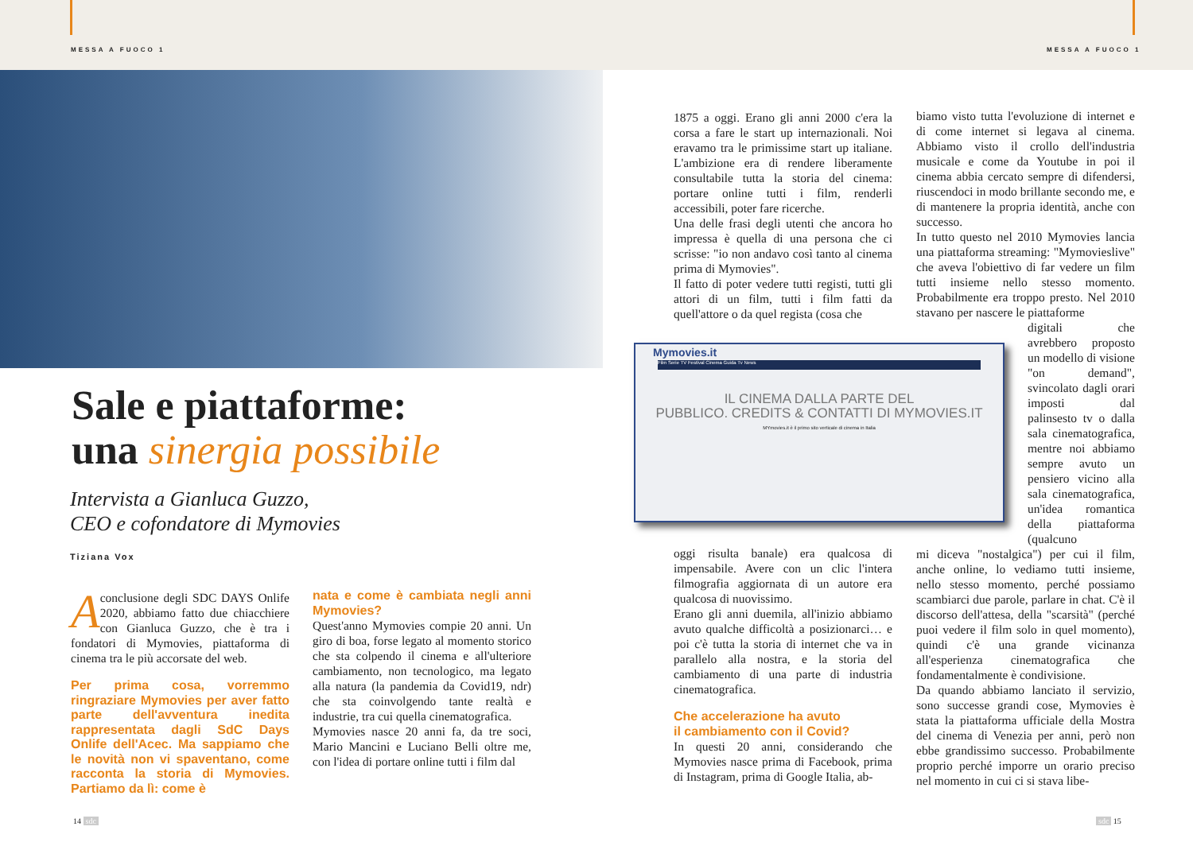MESSA A FUOCO 1 MESSA A FUOCO 1
Sale e piattaforme:
una sinergia possibile
Intervista a Gianluca Guzzo,
CEO e cofondatore di Mymovies
Tiziana Vox
A conclusione degli SDC DAYS Onlife 2020, abbiamo fatto due chiacchiere con Gianluca Guzzo, che è tra i fondatori di Mymovies, piattaforma di cinema tra le più accorsate del web.
Per prima cosa, vorremmo ringraziare Mymovies per aver fatto parte dell'avventura inedita rappresentata dagli SdC Days Onlife dell'Acec. Ma sappiamo che le novità non vi spaventano, come racconta la storia di Mymovies. Partiamo da lì: come è
nata e come è cambiata negli anni Mymovies?
Quest'anno Mymovies compie 20 anni. Un giro di boa, forse legato al momento storico che sta colpendo il cinema e all'ulteriore cambiamento, non tecnologico, ma legato alla natura (la pandemia da Covid19, ndr) che sta coinvolgendo tante realtà e industrie, tra cui quella cinematografica.
Mymovies nasce 20 anni fa, da tre soci, Mario Mancini e Luciano Belli oltre me, con l'idea di portare online tutti i film dal
1875 a oggi. Erano gli anni 2000 c'era la corsa a fare le start up internazionali. Noi eravamo tra le primissime start up italiane. L'ambizione era di rendere liberamente consultabile tutta la storia del cinema: portare online tutti i film, renderli accessibili, poter fare ricerche.
Una delle frasi degli utenti che ancora ho impressa è quella di una persona che ci scrisse: "io non andavo così tanto al cinema prima di Mymovies".
Il fatto di poter vedere tutti registi, tutti gli attori di un film, tutti i film fatti da quell'attore o da quel regista (cosa che
Mymovies.it
Film Serie TV Festival Cinema Guida Tv News
IL CINEMA DALLA PARTE DEL
PUBBLICO. CREDITS & CONTATTI DI MYMOVIES.IT
MYmovies.it è il primo sito verticale di cinema in Italia
oggi risulta banale) era qualcosa di impensabile. Avere con un clic l'intera filmografia aggiornata di un autore era qualcosa di nuovissimo.
Erano gli anni duemila, all'inizio abbiamo avuto qualche difficoltà a posizionarci… e poi c'è tutta la storia di internet che va in parallelo alla nostra, e la storia del cambiamento di una parte di industria cinematografica.
Che accelerazione ha avuto
il cambiamento con il Covid?
In questi 20 anni, considerando che Mymovies nasce prima di Facebook, prima di Instagram, prima di Google Italia, ab-
biamo visto tutta l'evoluzione di internet e di come internet si legava al cinema. Abbiamo visto il crollo dell'industria musicale e come da Youtube in poi il cinema abbia cercato sempre di difendersi, riuscendoci in modo brillante secondo me, e di mantenere la propria identità, anche con successo.
In tutto questo nel 2010 Mymovies lancia una piattaforma streaming: "Mymovieslive" che aveva l'obiettivo di far vedere un film tutti insieme nello stesso momento. Probabilmente era troppo presto. Nel 2010 stavano per nascere le piattaforme
digitali che avrebbero proposto un modello di visione "on demand", svincolato dagli orari imposti dal palinsesto tv o dalla sala cinematografica, mentre noi abbiamo sempre avuto un pensiero vicino alla sala cinematografica, un'idea romantica della piattaforma (qualcuno
mi diceva "nostalgica") per cui il film, anche online, lo vediamo tutti insieme, nello stesso momento, perché possiamo scambiarci due parole, parlare in chat. C'è il discorso dell'attesa, della "scarsità" (perché puoi vedere il film solo in quel momento), quindi c'è una grande vicinanza all'esperienza cinematografica che fondamentalmente è condivisione.
Da quando abbiamo lanciato il servizio, sono successe grandi cose, Mymovies è stata la piattaforma ufficiale della Mostra del cinema di Venezia per anni, però non ebbe grandissimo successo. Probabilmente proprio perché imporre un orario preciso nel momento in cui ci si stava libe-
14 sdc sdc 15